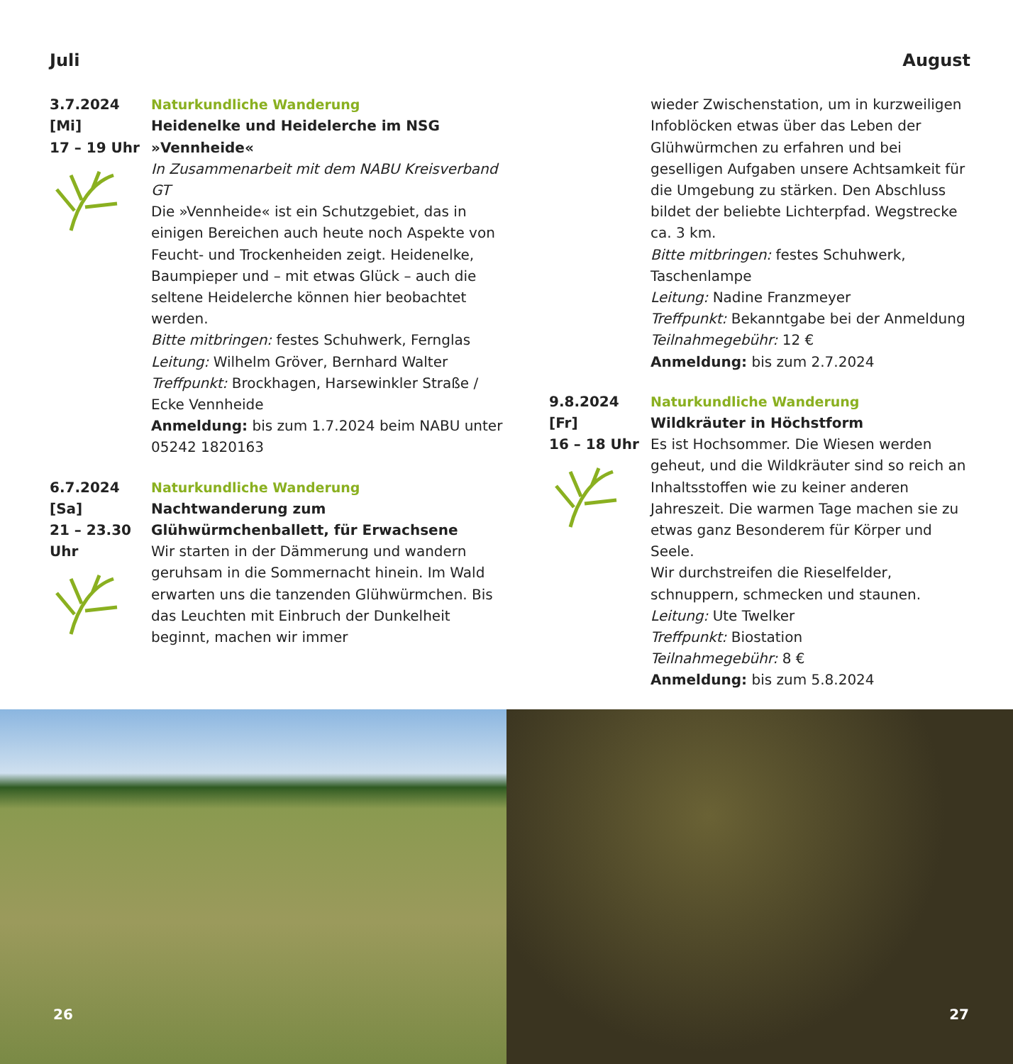Juli
3.7.2024
[Mi]
17 – 19 Uhr
Naturkundliche Wanderung
Heidenelke und Heidelerche im NSG »Vennheide«
In Zusammenarbeit mit dem NABU Kreisverband GT
Die »Vennheide« ist ein Schutzgebiet, das in einigen Bereichen auch heute noch Aspekte von Feucht- und Trockenheiden zeigt. Heidenelke, Baumpieper und – mit etwas Glück – auch die seltene Heidelerche können hier beobachtet werden.
Bitte mitbringen: festes Schuhwerk, Fernglas
Leitung: Wilhelm Gröver, Bernhard Walter
Treffpunkt: Brockhagen, Harsewinkler Straße / Ecke Vennheide
Anmeldung: bis zum 1.7.2024 beim NABU unter 05242 1820163
6.7.2024
[Sa]
21 – 23.30 Uhr
Naturkundliche Wanderung
Nachtwanderung zum Glühwürmchenballett, für Erwachsene
Wir starten in der Dämmerung und wandern geruhsam in die Sommernacht hinein. Im Wald erwarten uns die tanzenden Glühwürmchen. Bis das Leuchten mit Einbruch der Dunkelheit beginnt, machen wir immer
August
wieder Zwischenstation, um in kurzweiligen Infoblöcken etwas über das Leben der Glühwürmchen zu erfahren und bei geselligen Aufgaben unsere Achtsamkeit für die Umgebung zu stärken. Den Abschluss bildet der beliebte Lichterpfad. Wegstrecke ca. 3 km.
Bitte mitbringen: festes Schuhwerk, Taschenlampe
Leitung: Nadine Franzmeyer
Treffpunkt: Bekanntgabe bei der Anmeldung
Teilnahmegebühr: 12 €
Anmeldung: bis zum 2.7.2024
9.8.2024
[Fr]
16 – 18 Uhr
Naturkundliche Wanderung
Wildkräuter in Höchstform
Es ist Hochsommer. Die Wiesen werden geheut, und die Wildkräuter sind so reich an Inhaltsstoffen wie zu keiner anderen Jahreszeit. Die warmen Tage machen sie zu etwas ganz Besonderem für Körper und Seele.
Wir durchstreifen die Rieselfelder, schnuppern, schmecken und staunen.
Leitung: Ute Twelker
Treffpunkt: Biostation
Teilnahmegebühr: 8 €
Anmeldung: bis zum 5.8.2024
26
27